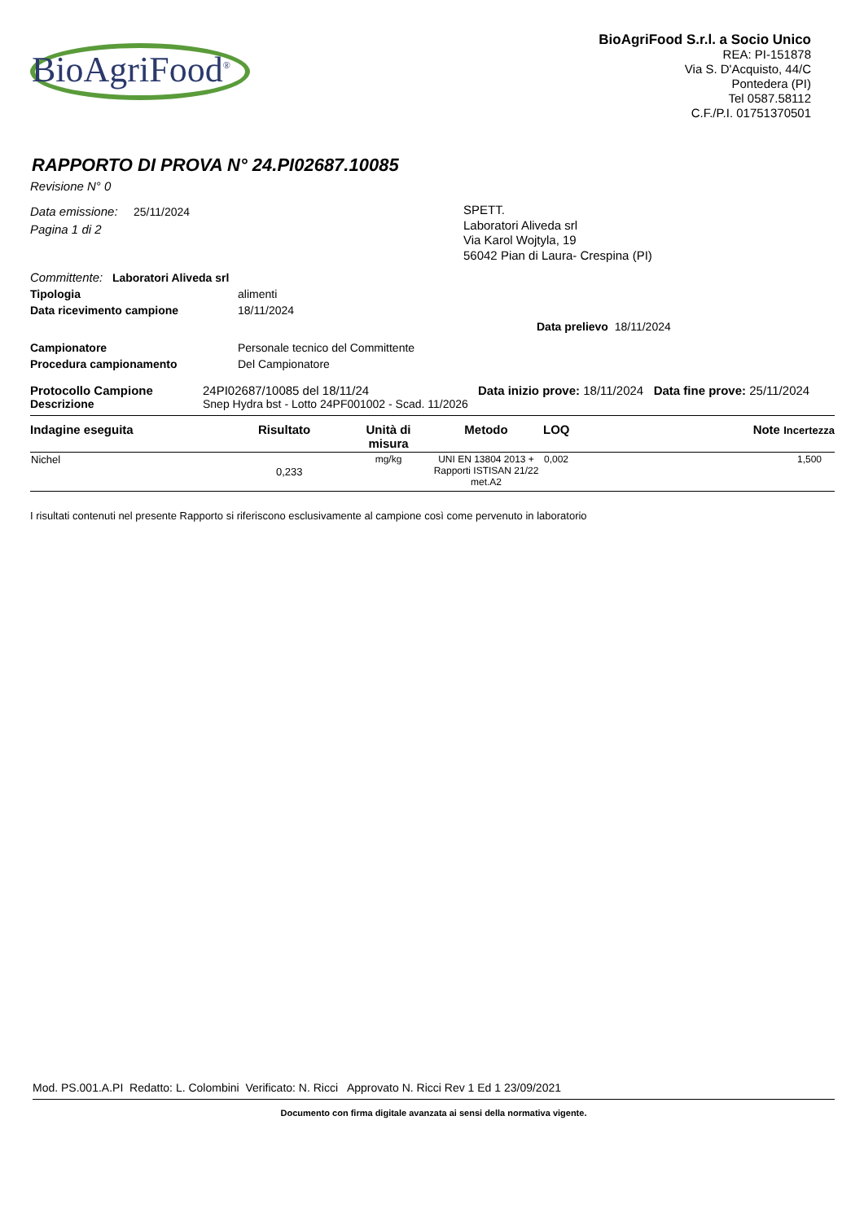BioAgriFood<sup>®</sup>
BioAgriFood S.r.l. a Socio Unico
REA: PI-151878
Via S. D'Acquisto, 44/C
Pontedera (PI)
Tel 0587.58112
C.F./P.I. 01751370501
RAPPORTO DI PROVA N° 24.PI02687.10085
Revisione N° 0
Data emissione: 25/11/2024
Pagina 1 di 2
SPETT.
Laboratori Aliveda srl
Via Karol Wojtyla, 19
56042 Pian di Laura- Crespina (PI)
Committente: Laboratori Aliveda srl
Tipologia alimenti
Data ricevimento campione 18/11/2024
Data prelievo 18/11/2024
Campionatore Personale tecnico del Committente
Procedura campionamento Del Campionatore
Protocollo Campione 24PI02687/10085 del 18/11/24 Data inizio prove: 18/11/2024 Data fine prove: 25/11/2024
Descrizione Snep Hydra bst - Lotto 24PF001002 - Scad. 11/2026
| Indagine eseguita | Risultato | Unità di misura | Metodo | LOQ | Note Incertezza |
| --- | --- | --- | --- | --- | --- |
| Nichel | 0,233 | mg/kg | UNI EN 13804 2013 + Rapporti ISTISAN 21/22 met.A2 | 0,002 | 1,500 |
I risultati contenuti nel presente Rapporto si riferiscono esclusivamente al campione così come pervenuto in laboratorio
Mod. PS.001.A.PI Redatto: L. Colombini Verificato: N. Ricci Approvato N. Ricci Rev 1 Ed 1 23/09/2021
Documento con firma digitale avanzata ai sensi della normativa vigente.